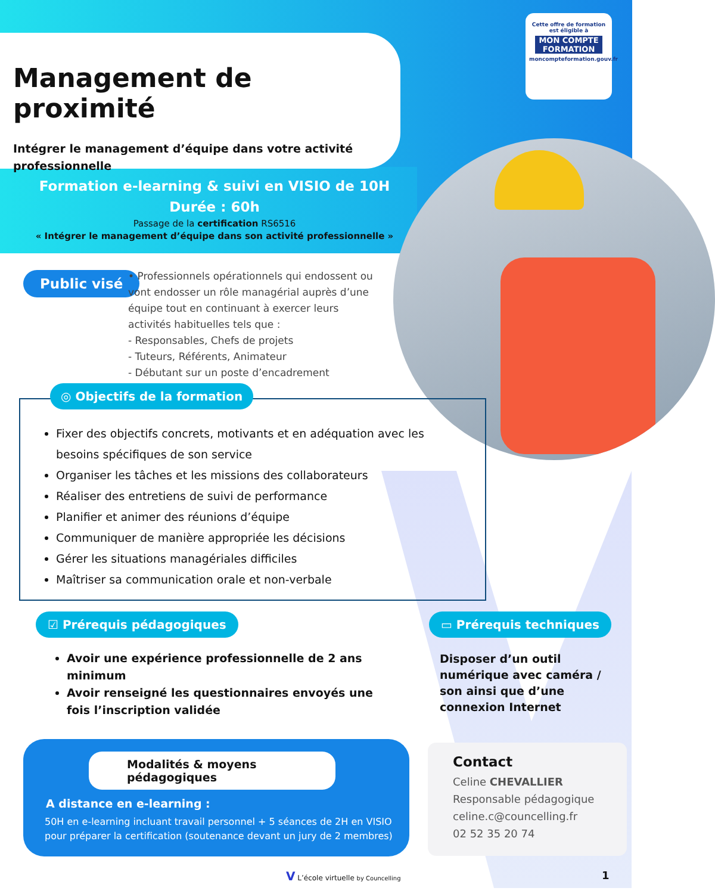Management de proximité
Intégrer le management d’équipe dans votre activité professionnelle
Cette offre de formation est éligible à
MON COMPTE FORMATION
moncompteformation.gouv.fr
Formation e-learning & suivi en VISIO de 10H
Durée : 60h
Passage de la certification RS6516
« Intégrer le management d’équipe dans son activité professionnelle »
Public visé
• Professionnels opérationnels qui endossent ou vont endosser un rôle managérial auprès d’une équipe tout en continuant à exercer leurs activités habituelles tels que :
- Responsables, Chefs de projets
- Tuteurs, Référents, Animateur
- Débutant sur un poste d’encadrement
Fixer des objectifs concrets, motivants et en adéquation avec les besoins spécifiques de son service
Organiser les tâches et les missions des collaborateurs
Réaliser des entretiens de suivi de performance
Planifier et animer des réunions d’équipe
Communiquer de manière appropriée les décisions
Gérer les situations managériales difficiles
Maîtriser sa communication orale et non-verbale
◎ Objectifs de la formation
☑ Prérequis pédagogiques ▭ Prérequis techniques
Avoir une expérience professionnelle de 2 ans minimum
Avoir renseigné les questionnaires envoyés une fois l’inscription validée
Disposer d’un outil numérique avec caméra / son ainsi que d’une connexion Internet
Modalités & moyens pédagogiques
A distance en e-learning :
50H en e-learning incluant travail personnel + 5 séances de 2H en VISIO pour préparer la certification (soutenance devant un jury de 2 membres)
Contact
Celine CHEVALLIER
Responsable pédagogique
celine.c@councelling.fr
02 52 35 20 74
V L’école virtuelle by Councelling
1